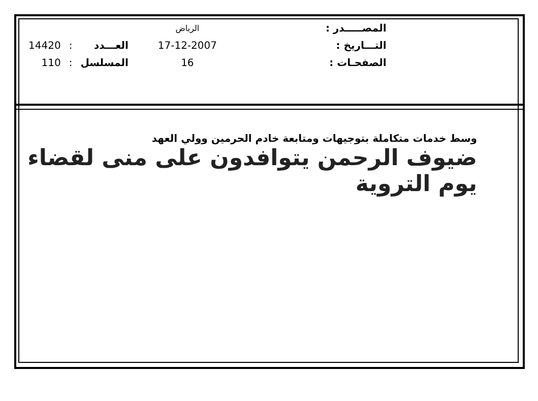| | | | الرياض | | المصـــــدر : |
| 14420 | : | العـــدد | 17-12-2007 | | التـــاريخ : |
| 110 | : | المسلسل | 16 | | الصفحـات : |
وسط خدمات متكاملة بتوجيهات ومتابعة خادم الحرمين وولي العهد
ضيوف الرحمن يتوافدون على منى لقضاء يوم التروية